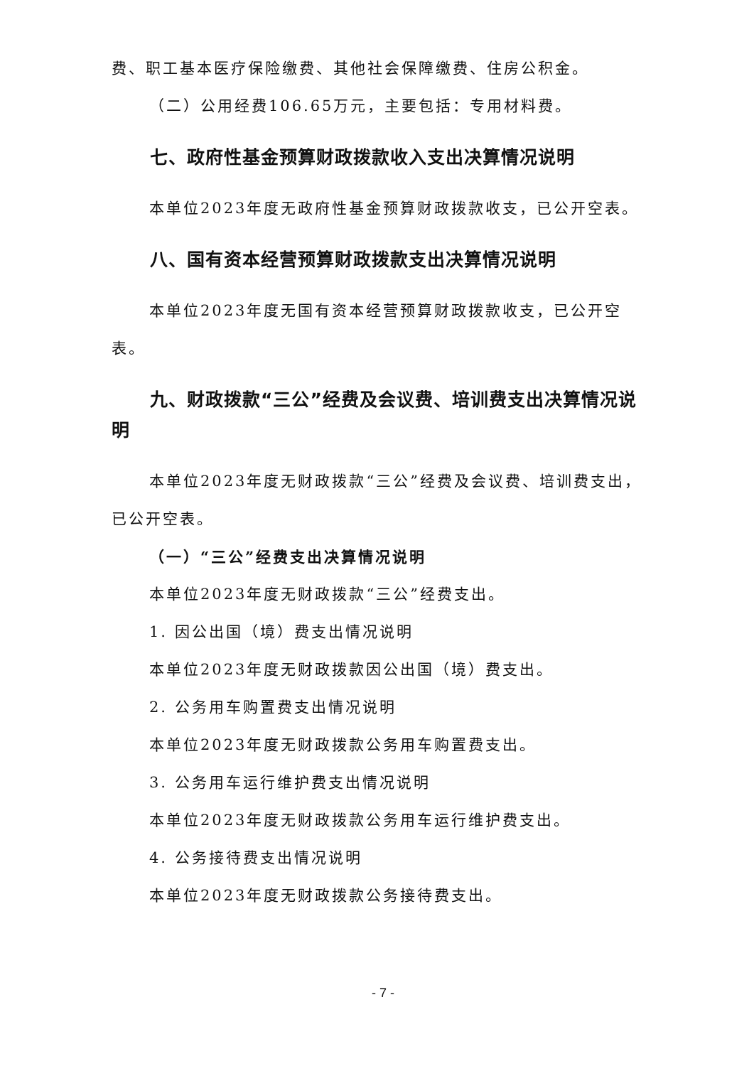费、职工基本医疗保险缴费、其他社会保障缴费、住房公积金。
（二）公用经费106.65万元，主要包括：专用材料费。
七、政府性基金预算财政拨款收入支出决算情况说明
本单位2023年度无政府性基金预算财政拨款收支，已公开空表。
八、国有资本经营预算财政拨款支出决算情况说明
本单位2023年度无国有资本经营预算财政拨款收支，已公开空表。
九、财政拨款“三公”经费及会议费、培训费支出决算情况说明
本单位2023年度无财政拨款“三公”经费及会议费、培训费支出，已公开空表。
（一）“三公”经费支出决算情况说明
本单位2023年度无财政拨款“三公”经费支出。
1. 因公出国（境）费支出情况说明
本单位2023年度无财政拨款因公出国（境）费支出。
2. 公务用车购置费支出情况说明
本单位2023年度无财政拨款公务用车购置费支出。
3. 公务用车运行维护费支出情况说明
本单位2023年度无财政拨款公务用车运行维护费支出。
4. 公务接待费支出情况说明
本单位2023年度无财政拨款公务接待费支出。
- 7 -